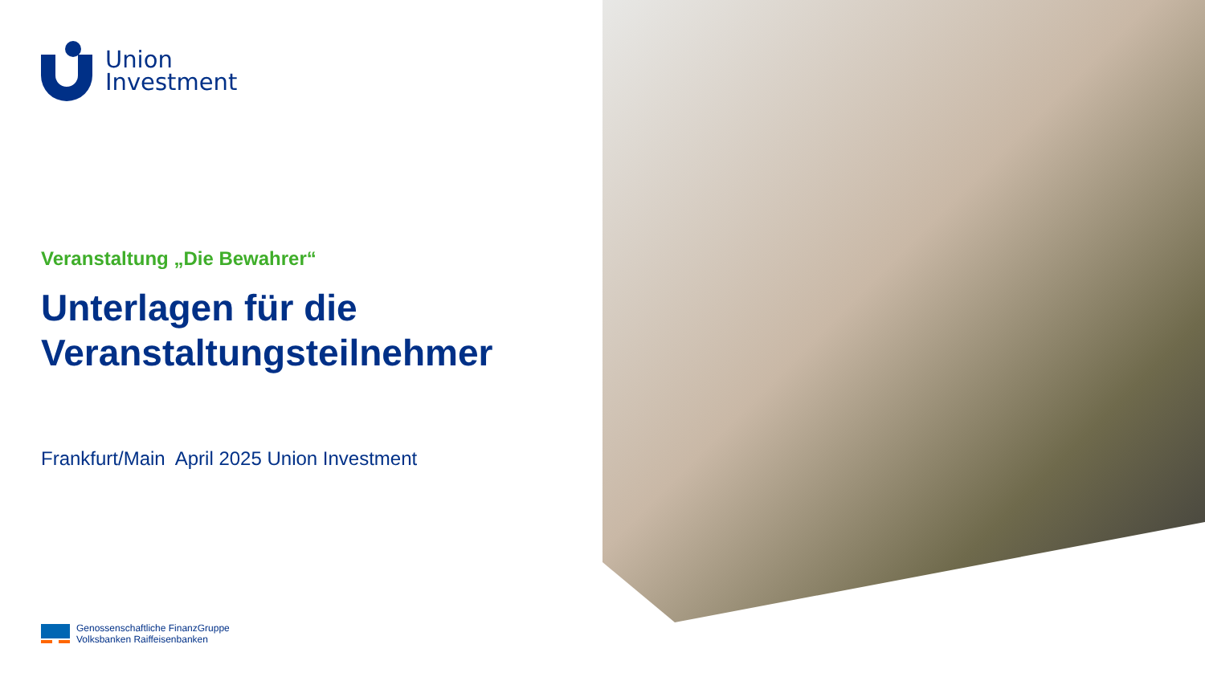Union
Investment
Veranstaltung „Die Bewahrer“
Unterlagen für die
Veranstaltungsteilnehmer
Frankfurt/Main April 2025 Union Investment
Genossenschaftliche FinanzGruppe
Volksbanken Raiffeisenbanken